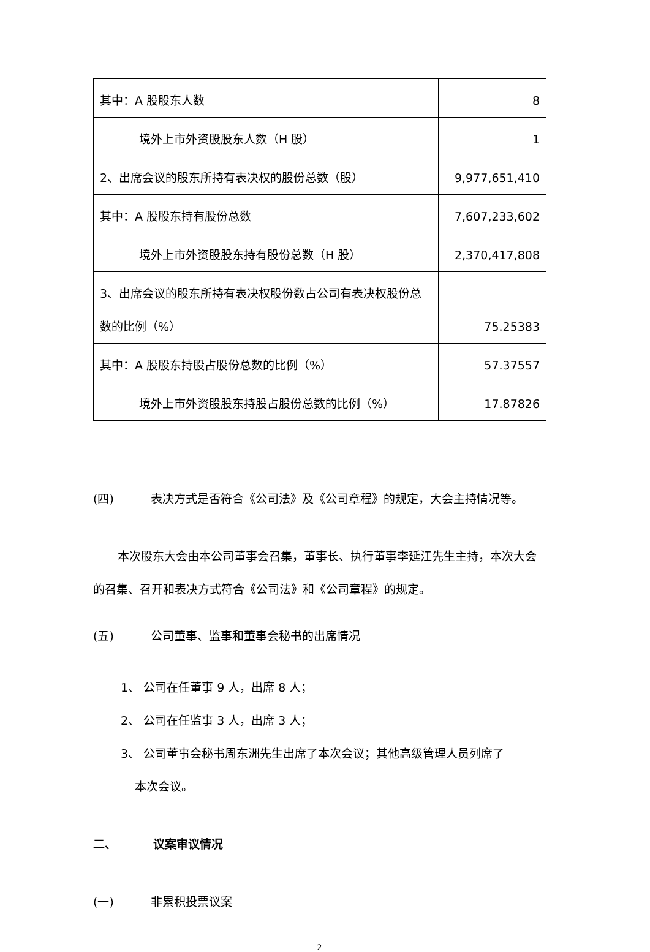| 其中：A 股股东人数 | 8 |
| 境外上市外资股股东人数（H 股） | 1 |
| 2、出席会议的股东所持有表决权的股份总数（股） | 9,977,651,410 |
| 其中：A 股股东持有股份总数 | 7,607,233,602 |
| 境外上市外资股股东持有股份总数（H 股） | 2,370,417,808 |
| 3、出席会议的股东所持有表决权股份数占公司有表决权股份总数的比例（%） | 75.25383 |
| 其中：A 股股东持股占股份总数的比例（%） | 57.37557 |
| 境外上市外资股股东持股占股份总数的比例（%） | 17.87826 |
(四) 表决方式是否符合《公司法》及《公司章程》的规定，大会主持情况等。
本次股东大会由本公司董事会召集，董事长、执行董事李延江先生主持，本次大会的召集、召开和表决方式符合《公司法》和《公司章程》的规定。
(五) 公司董事、监事和董事会秘书的出席情况
1、 公司在任董事 9 人，出席 8 人；
2、 公司在任监事 3 人，出席 3 人；
3、 公司董事会秘书周东洲先生出席了本次会议；其他高级管理人员列席了
本次会议。
二、 议案审议情况
(一) 非累积投票议案
2